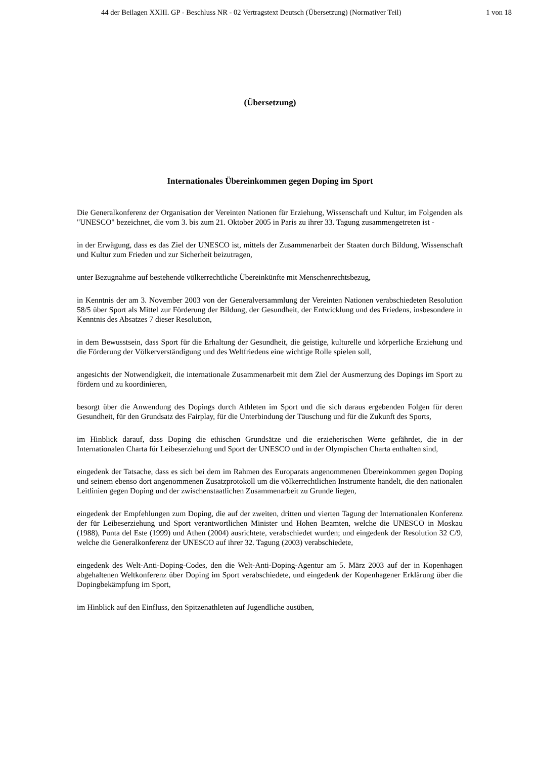44 der Beilagen XXIII. GP - Beschluss NR - 02 Vertragstext Deutsch (Übersetzung) (Normativer Teil) 1 von 18
(Übersetzung)
Internationales Übereinkommen gegen Doping im Sport
Die Generalkonferenz der Organisation der Vereinten Nationen für Erziehung, Wissenschaft und Kultur, im Folgenden als "UNESCO" bezeichnet, die vom 3. bis zum 21. Oktober 2005 in Paris zu ihrer 33. Tagung zusammengetreten ist -
in der Erwägung, dass es das Ziel der UNESCO ist, mittels der Zusammenarbeit der Staaten durch Bildung, Wissenschaft und Kultur zum Frieden und zur Sicherheit beizutragen,
unter Bezugnahme auf bestehende völkerrechtliche Übereinkünfte mit Menschenrechtsbezug,
in Kenntnis der am 3. November 2003 von der Generalversammlung der Vereinten Nationen verabschiedeten Resolution 58/5 über Sport als Mittel zur Förderung der Bildung, der Gesundheit, der Entwicklung und des Friedens, insbesondere in Kenntnis des Absatzes 7 dieser Resolution,
in dem Bewusstsein, dass Sport für die Erhaltung der Gesundheit, die geistige, kulturelle und körperliche Erziehung und die Förderung der Völkerverständigung und des Weltfriedens eine wichtige Rolle spielen soll,
angesichts der Notwendigkeit, die internationale Zusammenarbeit mit dem Ziel der Ausmerzung des Dopings im Sport zu fördern und zu koordinieren,
besorgt über die Anwendung des Dopings durch Athleten im Sport und die sich daraus ergebenden Folgen für deren Gesundheit, für den Grundsatz des Fairplay, für die Unterbindung der Täuschung und für die Zukunft des Sports,
im Hinblick darauf, dass Doping die ethischen Grundsätze und die erzieherischen Werte gefährdet, die in der Internationalen Charta für Leibeserziehung und Sport der UNESCO und in der Olympischen Charta enthalten sind,
eingedenk der Tatsache, dass es sich bei dem im Rahmen des Europarats angenommenen Übereinkommen gegen Doping und seinem ebenso dort angenommenen Zusatzprotokoll um die völkerrechtlichen Instrumente handelt, die den nationalen Leitlinien gegen Doping und der zwischenstaatlichen Zusammenarbeit zu Grunde liegen,
eingedenk der Empfehlungen zum Doping, die auf der zweiten, dritten und vierten Tagung der Internationalen Konferenz der für Leibeserziehung und Sport verantwortlichen Minister und Hohen Beamten, welche die UNESCO in Moskau (1988), Punta del Este (1999) und Athen (2004) ausrichtete, verabschiedet wurden; und eingedenk der Resolution 32 C/9, welche die Generalkonferenz der UNESCO auf ihrer 32. Tagung (2003) verabschiedete,
eingedenk des Welt-Anti-Doping-Codes, den die Welt-Anti-Doping-Agentur am 5. März 2003 auf der in Kopenhagen abgehaltenen Weltkonferenz über Doping im Sport verabschiedete, und eingedenk der Kopenhagener Erklärung über die Dopingbekämpfung im Sport,
im Hinblick auf den Einfluss, den Spitzenathleten auf Jugendliche ausüben,